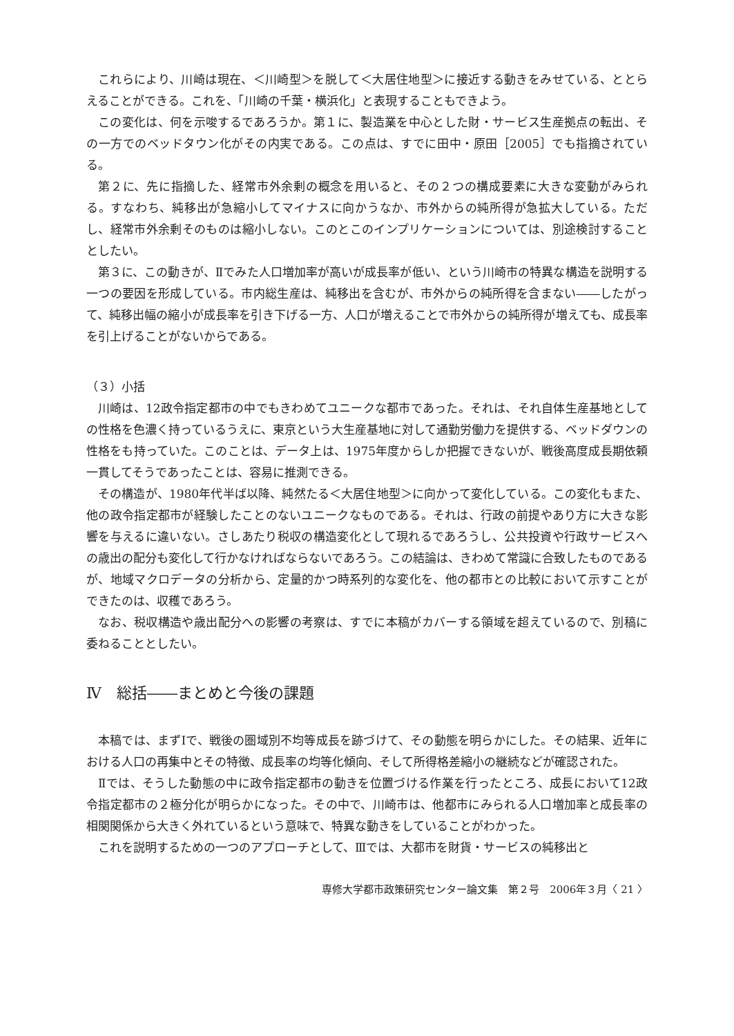これらにより、川崎は現在、＜川崎型＞を脱して＜大居住地型＞に接近する動きをみせている、ととらえることができる。これを、「川崎の千葉・横浜化」と表現することもできよう。
この変化は、何を示唆するであろうか。第１に、製造業を中心とした財・サービス生産拠点の転出、その一方でのベッドタウン化がその内実である。この点は、すでに田中・原田［2005］でも指摘されている。
第２に、先に指摘した、経常市外余剰の概念を用いると、その２つの構成要素に大きな変動がみられる。すなわち、純移出が急縮小してマイナスに向かうなか、市外からの純所得が急拡大している。ただし、経常市外余剰そのものは縮小しない。このとこのインプリケーションについては、別途検討することとしたい。
第３に、この動きが、Ⅱでみた人口増加率が高いが成長率が低い、という川崎市の特異な構造を説明する一つの要因を形成している。市内総生産は、純移出を含むが、市外からの純所得を含まない――したがって、純移出幅の縮小が成長率を引き下げる一方、人口が増えることで市外からの純所得が増えても、成長率を引上げることがないからである。
（３）小括
川崎は、12政令指定都市の中でもきわめてユニークな都市であった。それは、それ自体生産基地としての性格を色濃く持っているうえに、東京という大生産基地に対して通勤労働力を提供する、ベッドダウンの性格をも持っていた。このことは、データ上は、1975年度からしか把握できないが、戦後高度成長期依頼一貫してそうであったことは、容易に推測できる。
その構造が、1980年代半ば以降、純然たる＜大居住地型＞に向かって変化している。この変化もまた、他の政令指定都市が経験したことのないユニークなものである。それは、行政の前提やあり方に大きな影響を与えるに違いない。さしあたり税収の構造変化として現れるであろうし、公共投資や行政サービスへの歳出の配分も変化して行かなければならないであろう。この結論は、きわめて常識に合致したものであるが、地域マクロデータの分析から、定量的かつ時系列的な変化を、他の都市との比較において示すことができたのは、収穫であろう。
なお、税収構造や歳出配分への影響の考察は、すでに本稿がカバーする領域を超えているので、別稿に委ねることとしたい。
Ⅳ　総括――まとめと今後の課題
本稿では、まずⅠで、戦後の圏域別不均等成長を跡づけて、その動態を明らかにした。その結果、近年における人口の再集中とその特徴、成長率の均等化傾向、そして所得格差縮小の継続などが確認された。
Ⅱでは、そうした動態の中に政令指定都市の動きを位置づける作業を行ったところ、成長において12政令指定都市の２極分化が明らかになった。その中で、川崎市は、他都市にみられる人口増加率と成長率の相関関係から大きく外れているという意味で、特異な動きをしていることがわかった。
これを説明するための一つのアプローチとして、Ⅲでは、大都市を財貨・サービスの純移出と
専修大学都市政策研究センター論文集　第２号　2006年３月〈 21 〉